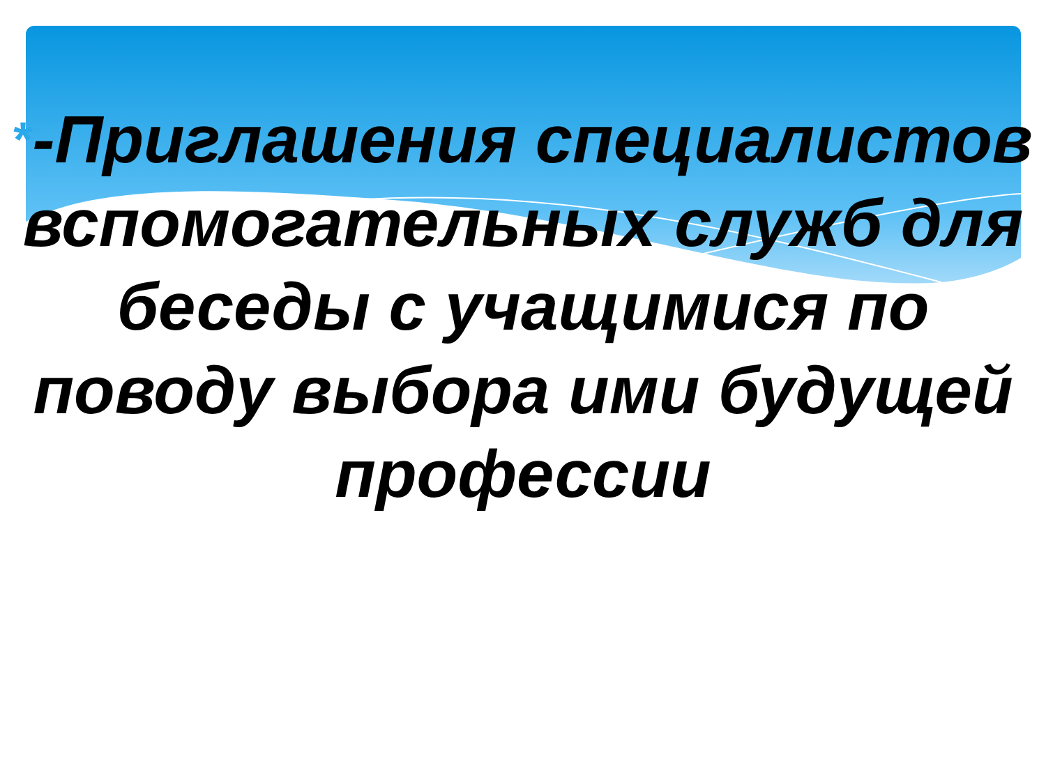*-Приглашения специалистов вспомогательных служб для беседы с учащимися по поводу выбора ими будущей профессии